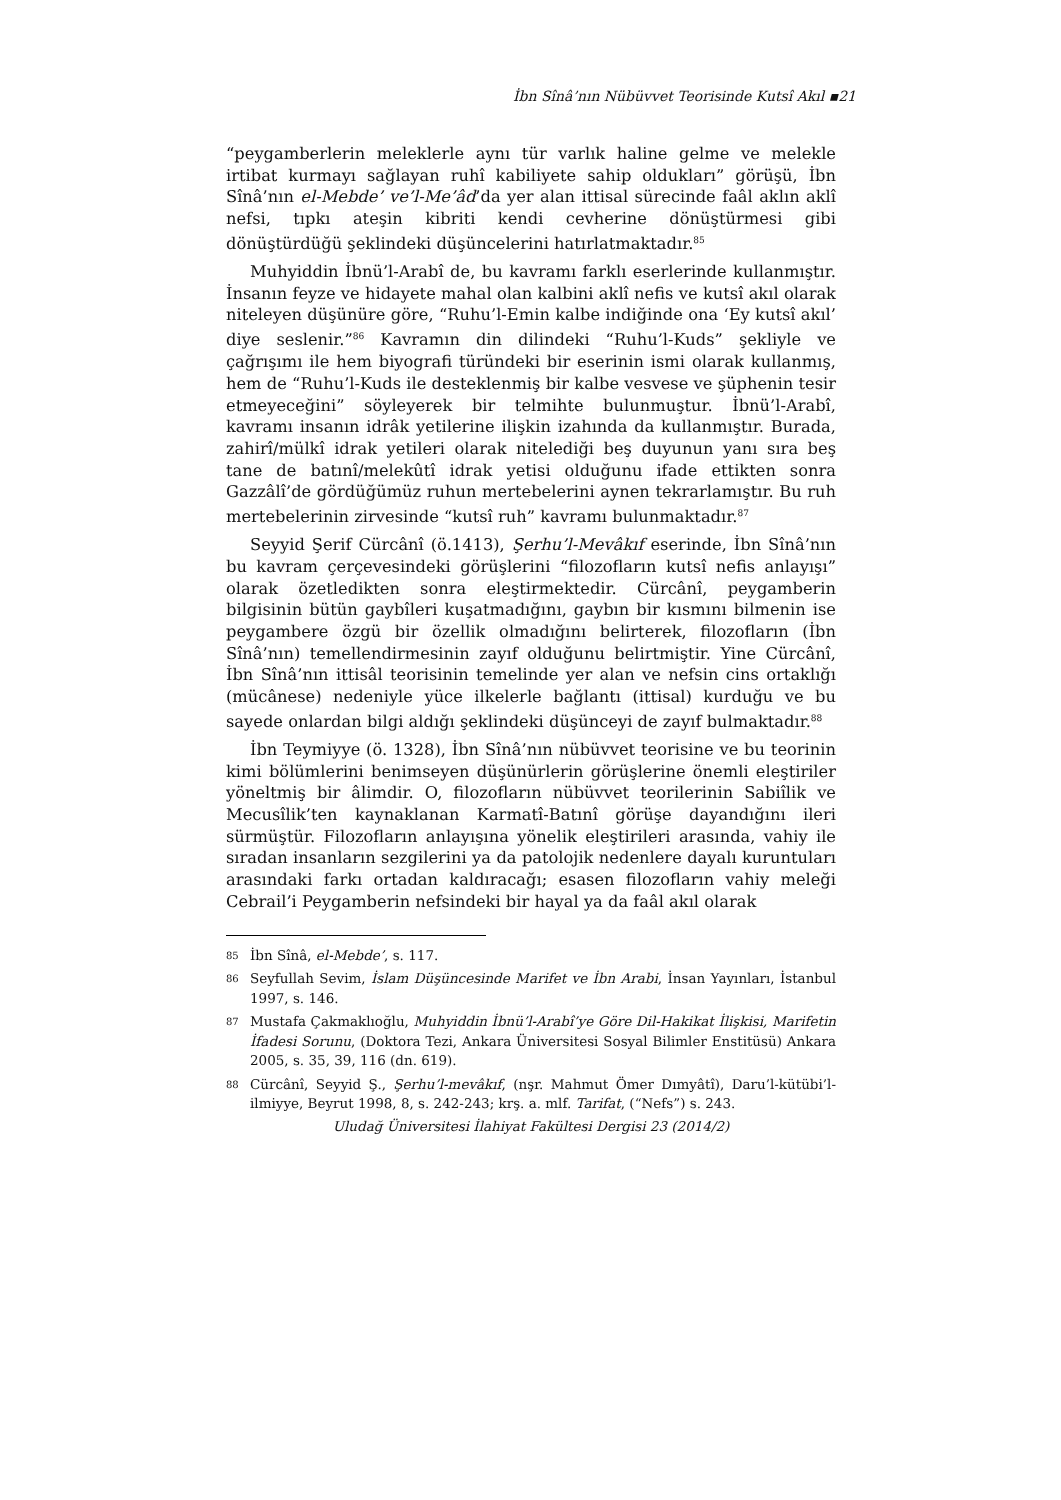İbn Sînâ’nın Nübüvvet Teorisinde Kutsî Akıl ▪21
“peygamberlerin meleklerle aynı tür varlık haline gelme ve melekle irtibat kurmayı sağlayan ruhî kabiliyete sahip oldukları” görüşü, İbn Sînâ’nın el-Mebde’ ve’l-Me’âd’da yer alan ittisal sürecinde faâl aklın aklî nefsi, tıpkı ateşin kibriti kendi cevherine dönüştürmesi gibi dönüştürdüğü şeklindeki düşüncelerini hatırlatmaktadır.<sup>85</sup>
Muhyiddin İbnü’l-Arabî de, bu kavramı farklı eserlerinde kullanmıştır. İnsanın feyze ve hidayete mahal olan kalbini aklî nefis ve kutsî akıl olarak niteleyen düşünüre göre, “Ruhu’l-Emin kalbe indiğinde ona ‘Ey kutsî akıl’ diye seslenir.”<sup>86</sup> Kavramın din dilindeki “Ruhu’l-Kuds” şekliyle ve çağrışımı ile hem biyografi türündeki bir eserinin ismi olarak kullanmış, hem de “Ruhu’l-Kuds ile desteklenmiş bir kalbe vesvese ve şüphenin tesir etmeyeceğini” söyleyerek bir telmihte bulunmuştur. İbnü’l-Arabî, kavramı insanın idrâk yetilerine ilişkin izahında da kullanmıştır. Burada, zahirî/mülkî idrak yetileri olarak nitelediği beş duyunun yanı sıra beş tane de batınî/melekûtî idrak yetisi olduğunu ifade ettikten sonra Gazzâlî’de gördüğümüz ruhun mertebelerini aynen tekrarlamıştır. Bu ruh mertebelerinin zirvesinde “kutsî ruh” kavramı bulunmaktadır.<sup>87</sup>
Seyyid Şerif Cürcânî (ö.1413), Şerhu’l-Mevâkıf eserinde, İbn Sînâ’nın bu kavram çerçevesindeki görüşlerini “filozofların kutsî nefis anlayışı” olarak özetledikten sonra eleştirmektedir. Cürcânî, peygamberin bilgisinin bütün gaybîleri kuşatmadığını, gaybın bir kısmını bilmenin ise peygambere özgü bir özellik olmadığını belirterek, filozofların (İbn Sînâ’nın) temellendirmesinin zayıf olduğunu belirtmiştir. Yine Cürcânî, İbn Sînâ’nın ittisâl teorisinin temelinde yer alan ve nefsin cins ortaklığı (mücânese) nedeniyle yüce ilkelerle bağlantı (ittisal) kurduğu ve bu sayede onlardan bilgi aldığı şeklindeki düşünceyi de zayıf bulmaktadır.<sup>88</sup>
İbn Teymiyye (ö. 1328), İbn Sînâ’nın nübüvvet teorisine ve bu teorinin kimi bölümlerini benimseyen düşünürlerin görüşlerine önemli eleştiriler yöneltmiş bir âlimdir. O, filozofların nübüvvet teorilerinin Sabiîlik ve Mecusîlik’ten kaynaklanan Karmatî-Batınî görüşe dayandığını ileri sürmüştür. Filozofların anlayışına yönelik eleştirileri arasında, vahiy ile sıradan insanların sezgilerini ya da patolojik nedenlere dayalı kuruntuları arasındaki farkı ortadan kaldıracağı; esasen filozofların vahiy meleği Cebrail’i Peygamberin nefsindeki bir hayal ya da faâl akıl olarak
85 İbn Sînâ, el-Mebde’, s. 117.
86 Seyfullah Sevim, İslam Düşüncesinde Marifet ve İbn Arabi, İnsan Yayınları, İstanbul 1997, s. 146.
87 Mustafa Çakmaklıoğlu, Muhyiddin İbnü’l-Arabî’ye Göre Dil-Hakikat İlişkisi, Marifetin İfadesi Sorunu, (Doktora Tezi, Ankara Üniversitesi Sosyal Bilimler Enstitüsü) Ankara 2005, s. 35, 39, 116 (dn. 619).
88 Cürcânî, Seyyid Ş., Şerhu’l-mevâkıf, (nşr. Mahmut Ömer Dımyâtî), Daru’l-kütübi’l-ilmiyye, Beyrut 1998, 8, s. 242-243; krş. a. mlf. Tarifat, (“Nefs”) s. 243.
Uludağ Üniversitesi İlahiyat Fakültesi Dergisi 23 (2014/2)